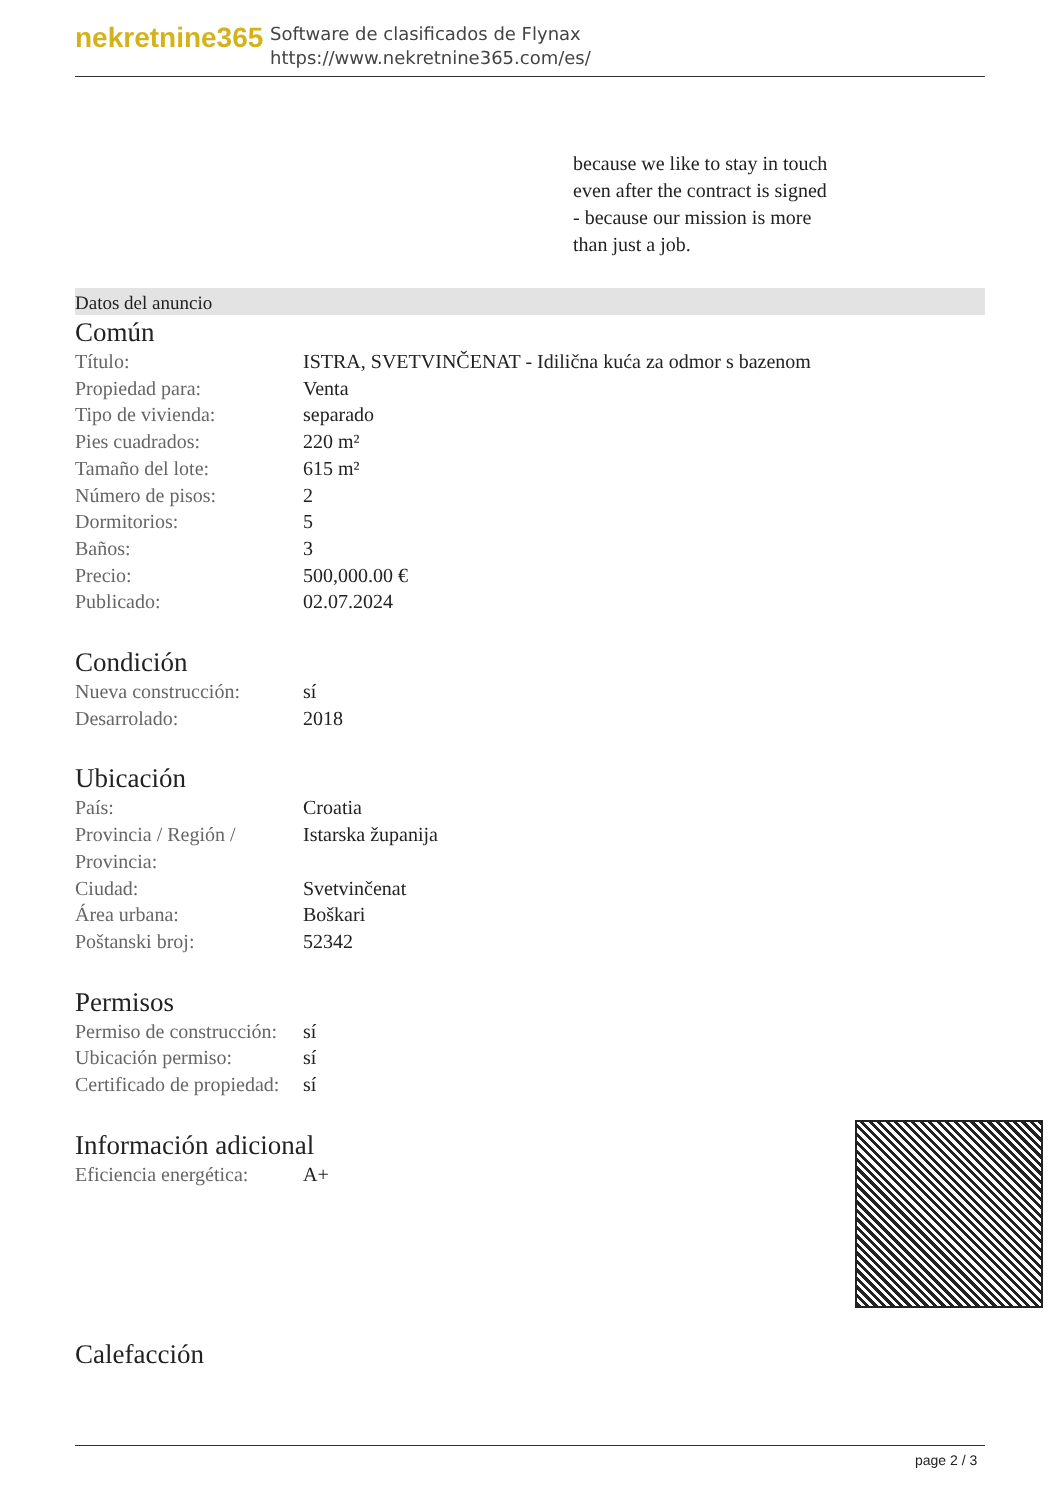nekretnine365
Software de clasificados de Flynax
https://www.nekretnine365.com/es/
because we like to stay in touch
even after the contract is signed
- because our mission is more
than just a job.
Datos del anuncio
Común
| Título: | ISTRA, SVETVINČENAT - Idilična kuća za odmor s bazenom |
| Propiedad para: | Venta |
| Tipo de vivienda: | separado |
| Pies cuadrados: | 220 m² |
| Tamaño del lote: | 615 m² |
| Número de pisos: | 2 |
| Dormitorios: | 5 |
| Baños: | 3 |
| Precio: | 500,000.00 € |
| Publicado: | 02.07.2024 |
Condición
| Nueva construcción: | sí |
| Desarrolado: | 2018 |
Ubicación
| País: | Croatia |
| Provincia / Región / Provincia: | Istarska županija |
| Ciudad: | Svetvinčenat |
| Área urbana: | Boškari |
| Poštanski broj: | 52342 |
Permisos
| Permiso de construcción: | sí |
| Ubicación permiso: | sí |
| Certificado de propiedad: | sí |
Información adicional
| Eficiencia energética: | A+ |
Calefacción
page 2 / 3